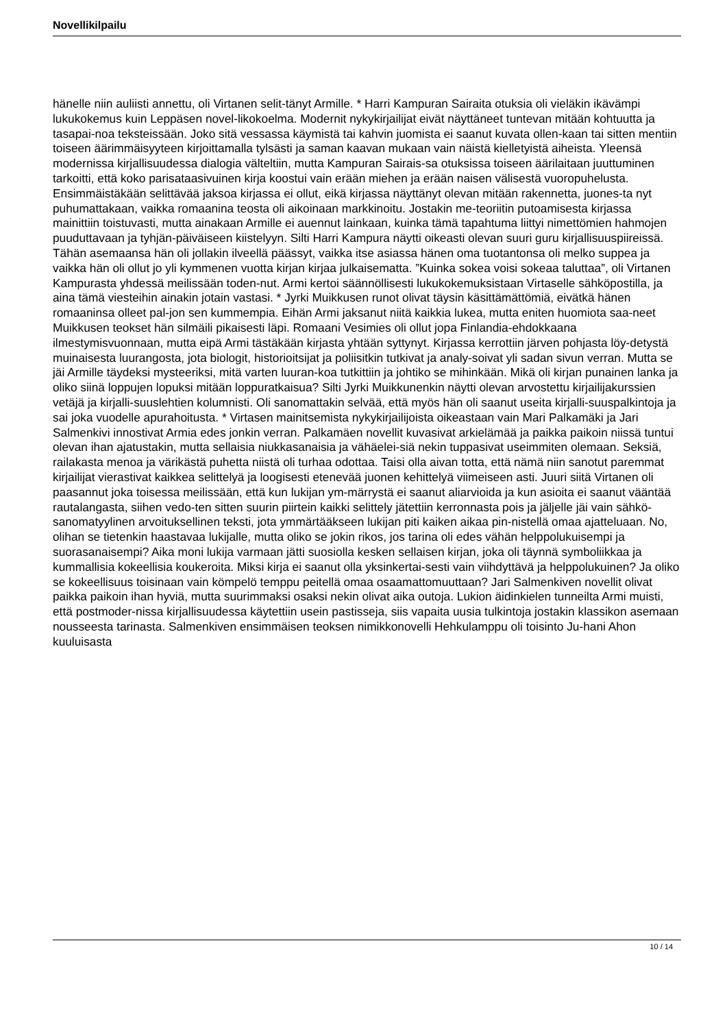Novellikilpailu
hänelle niin auliisti annettu, oli Virtanen selit-tänyt Armille. * Harri Kampuran Sairaita otuksia oli vieläkin ikävämpi lukukokemus kuin Leppäsen novel-likokoelma. Modernit nykykirjailijat eivät näyttäneet tuntevan mitään kohtuutta ja tasapai-noa teksteissään. Joko sitä vessassa käymistä tai kahvin juomista ei saanut kuvata ollen-kaan tai sitten mentiin toiseen äärimmäisyyteen kirjoittamalla tylsästi ja saman kaavan mukaan vain näistä kielletyistä aiheista. Yleensä modernissa kirjallisuudessa dialogia välteltiin, mutta Kampuran Sairais-sa otuksissa toiseen äärilaitaan juuttuminen tarkoitti, että koko parisataasivuinen kirja koostui vain erään miehen ja erään naisen välisestä vuoropuhelusta. Ensimmäistäkään selittävää jaksoa kirjassa ei ollut, eikä kirjassa näyttänyt olevan mitään rakennetta, juones-ta nyt puhumattakaan, vaikka romaanina teosta oli aikoinaan markkinoitu. Jostakin me-teoriitin putoamisesta kirjassa mainittiin toistuvasti, mutta ainakaan Armille ei auennut lainkaan, kuinka tämä tapahtuma liittyi nimettömien hahmojen puuduttavaan ja tyhjän-päiväiseen kiistelyyn. Silti Harri Kampura näytti oikeasti olevan suuri guru kirjallisuuspiireissä. Tähän asemaansa hän oli jollakin ilveellä päässyt, vaikka itse asiassa hänen oma tuotantonsa oli melko suppea ja vaikka hän oli ollut jo yli kymmenen vuotta kirjan kirjaa julkaisematta. ”Kuinka sokea voisi sokeaa taluttaa”, oli Virtanen Kampurasta yhdessä meilissään toden-nut. Armi kertoi säännöllisesti lukukokemuksistaan Virtaselle sähköpostilla, ja aina tämä viesteihin ainakin jotain vastasi. * Jyrki Muikkusen runot olivat täysin käsittämättömiä, eivätkä hänen romaaninsa olleet pal-jon sen kummempia. Eihän Armi jaksanut niitä kaikkia lukea, mutta eniten huomiota saa-neet Muikkusen teokset hän silmäili pikaisesti läpi. Romaani Vesimies oli ollut jopa Finlandia-ehdokkaana ilmestymisvuonnaan, mutta eipä Armi tästäkään kirjasta yhtään syttynyt. Kirjassa kerrottiin järven pohjasta löy-detystä muinaisesta luurangosta, jota biologit, historioitsijat ja poliisitkin tutkivat ja analy-soivat yli sadan sivun verran. Mutta se jäi Armille täydeksi mysteeriksi, mitä varten luuran-koa tutkittiin ja johtiko se mihinkään. Mikä oli kirjan punainen lanka ja oliko siinä loppujen lopuksi mitään loppuratkaisua? Silti Jyrki Muikkunenkin näytti olevan arvostettu kirjailijakurssien vetäjä ja kirjalli-suuslehtien kolumnisti. Oli sanomattakin selvää, että myös hän oli saanut useita kirjalli-suuspalkintoja ja sai joka vuodelle apurahoitusta. * Virtasen mainitsemista nykykirjailijoista oikeastaan vain Mari Palkamäki ja Jari Salmenkivi innostivat Armia edes jonkin verran. Palkamäen novellit kuvasivat arkielämää ja paikka paikoin niissä tuntui olevan ihan ajatustakin, mutta sellaisia niukkasanaisia ja vähäelei-siä nekin tuppasivat useimmiten olemaan. Seksiä, railakasta menoa ja värikästä puhetta niistä oli turhaa odottaa. Taisi olla aivan totta, että nämä niin sanotut paremmat kirjailijat vierastivat kaikkea selittelyä ja loogisesti etenevää juonen kehittelyä viimeiseen asti. Juuri siitä Virtanen oli paasannut joka toisessa meilissään, että kun lukijan ym-märrystä ei saanut aliarvioida ja kun asioita ei saanut vääntää rautalangasta, siihen vedo-ten sitten suurin piirtein kaikki selittely jätettiin kerronnasta pois ja jäljelle jäi vain sähkö-sanomatyylinen arvoituksellinen teksti, jota ymmärtääkseen lukijan piti kaiken aikaa pin-nistellä omaa ajatteluaan. No, olihan se tietenkin haastavaa lukijalle, mutta oliko se jokin rikos, jos tarina oli edes vähän helppolukuisempi ja suorasanaisempi? Aika moni lukija varmaan jätti suosiolla kesken sellaisen kirjan, joka oli täynnä symboliikkaa ja kummallisia kokeellisia koukeroita. Miksi kirja ei saanut olla yksinkertai-sesti vain viihdyttävä ja helppolukuinen? Ja oliko se kokeellisuus toisinaan vain kömpelö temppu peitellä omaa osaamattomuuttaan? Jari Salmenkiven novellit olivat paikka paikoin ihan hyviä, mutta suurimmaksi osaksi nekin olivat aika outoja. Lukion äidinkielen tunneilta Armi muisti, että postmoder-nissa kirjallisuudessa käytettiin usein pastisseja, siis vapaita uusia tulkintoja jostakin klassikon asemaan nousseesta tarinasta. Salmenkiven ensimmäisen teoksen nimikkonovelli Hehkulamppu oli toisinto Ju-hani Ahon kuuluisasta
10 / 14